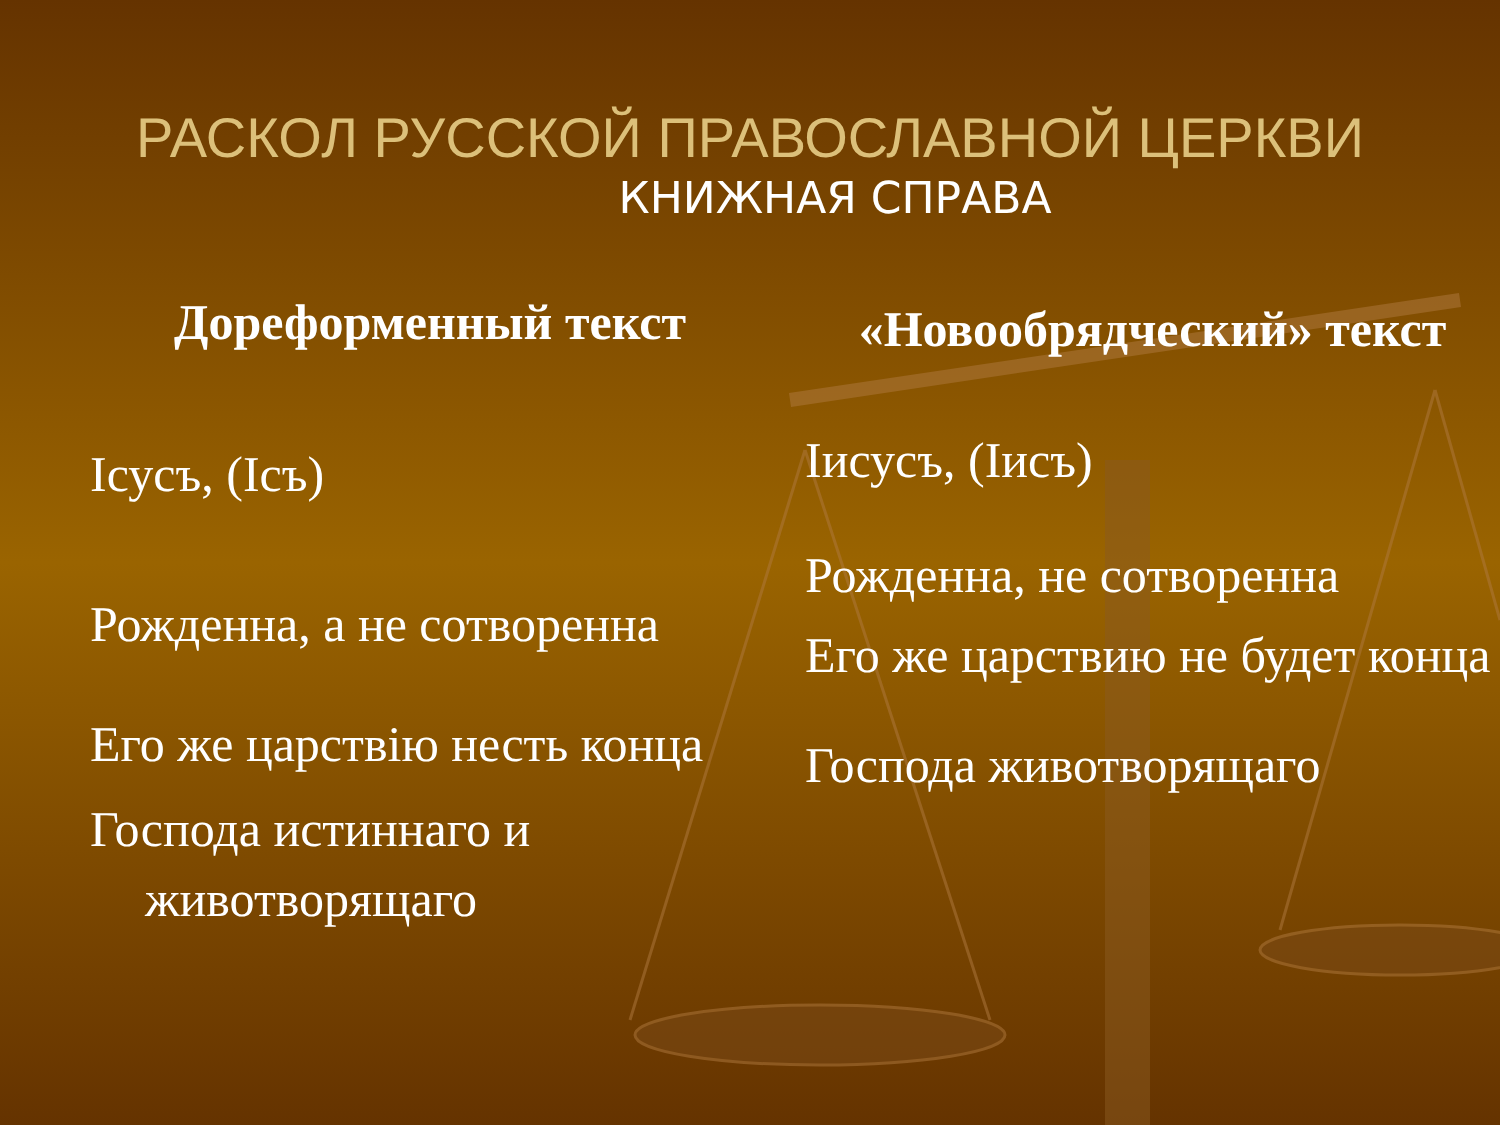РАСКОЛ РУССКОЙ ПРАВОСЛАВНОЙ ЦЕРКВИ
КНИЖНАЯ СПРАВА
Дореформенный текст
Ісусъ, (Ісъ)
Рожденна, а не сотворенна
Его же царствiю несть конца
Господа истиннаго и животворящаго
«Новообрядческий» текст
Іисусъ, (Іисъ)
Рожденна, не сотворенна
Его же царствию не будет конца
Господа животворящаго